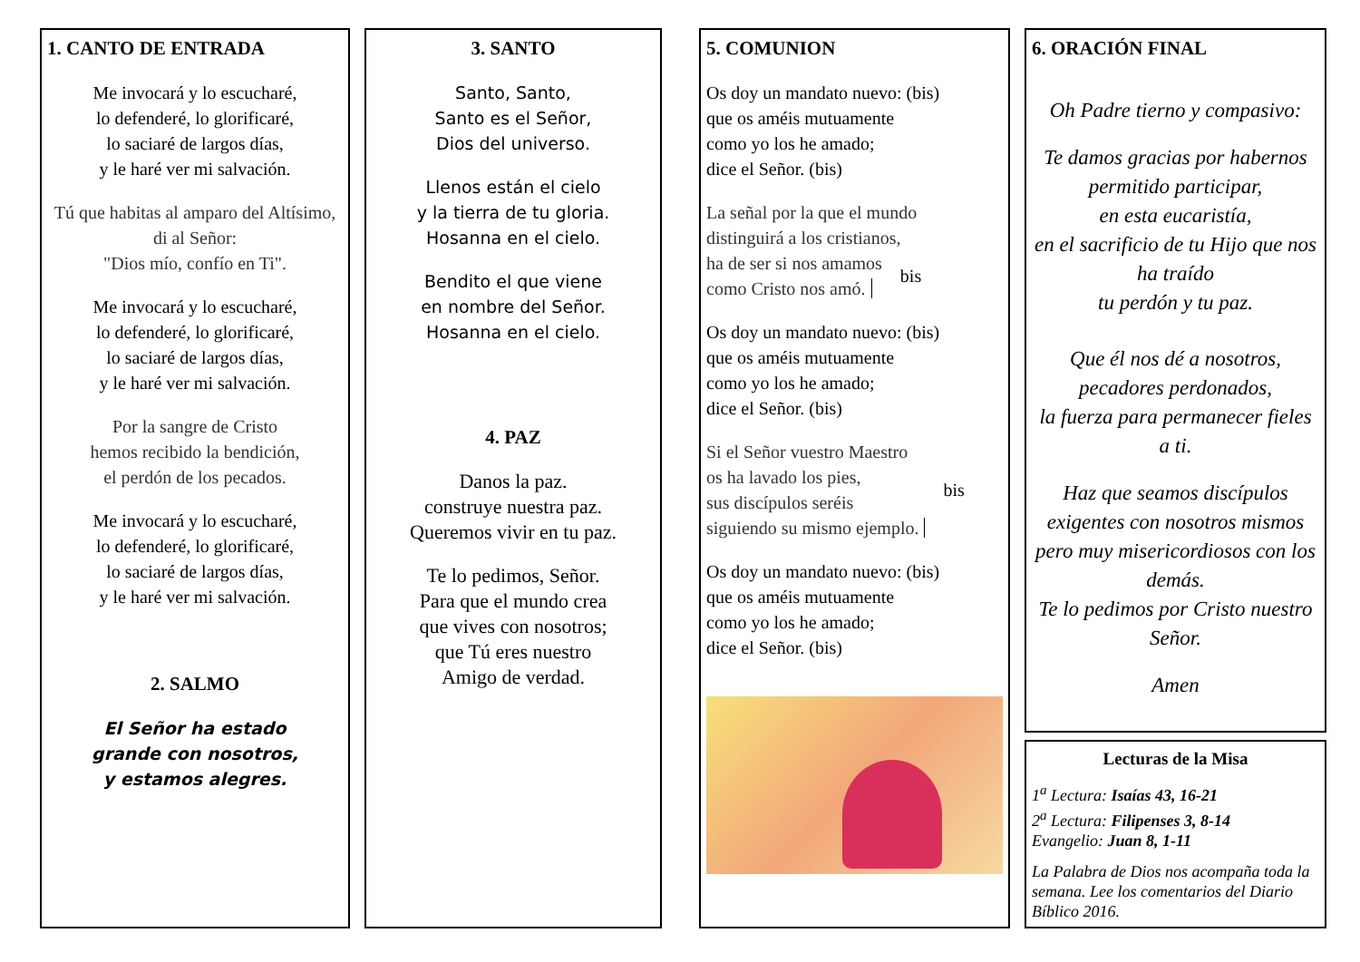1. CANTO DE ENTRADA
Me invocará y lo escucharé,
lo defenderé, lo glorificaré,
lo saciaré de largos días,
y le haré ver mi salvación.
Tú que habitas al amparo del Altísimo, di al Señor:
"Dios mío, confío en Ti".
Me invocará y lo escucharé,
lo defenderé, lo glorificaré,
lo saciaré de largos días,
y le haré ver mi salvación.
Por la sangre de Cristo
hemos recibido la bendición,
el perdón de los pecados.
Me invocará y lo escucharé,
lo defenderé, lo glorificaré,
lo saciaré de largos días,
y le haré ver mi salvación.
2. SALMO
El Señor ha estado
grande con nosotros,
y estamos alegres.
3. SANTO
Santo, Santo,
Santo es el Señor,
Dios del universo.
Llenos están el cielo
y la tierra de tu gloria.
Hosanna en el cielo.
Bendito el que viene
en nombre del Señor.
Hosanna en el cielo.
4. PAZ
Danos la paz.
construye nuestra paz.
Queremos vivir en tu paz.
Te lo pedimos, Señor.
Para que el mundo crea
que vives con nosotros;
que Tú eres nuestro
Amigo de verdad.
5. COMUNION
Os doy un mandato nuevo: (bis)
que os améis mutuamente
como yo los he amado;
dice el Señor. (bis)
La señal por la que el mundo
distinguirá a los cristianos,
ha de ser si nos amamos
como Cristo nos amó.
bis
Os doy un mandato nuevo: (bis)
que os améis mutuamente
como yo los he amado;
dice el Señor. (bis)
Si el Señor vuestro Maestro
os ha lavado los pies,
sus discípulos seréis
siguiendo su mismo ejemplo.
bis
Os doy un mandato nuevo: (bis)
que os améis mutuamente
como yo los he amado;
dice el Señor. (bis)
6. ORACIÓN FINAL
Oh Padre tierno y compasivo:
Te damos gracias por habernos permitido participar,
en esta eucaristía,
en el sacrificio de tu Hijo que nos ha traído
tu perdón y tu paz.
Que él nos dé a nosotros, pecadores perdonados,
la fuerza para permanecer fieles a ti.
Haz que seamos discípulos exigentes con nosotros mismos pero muy misericordiosos con los demás.
Te lo pedimos por Cristo nuestro Señor.
Amen
Lecturas de la Misa
1<sup>a</sup> Lectura: Isaías 43, 16-21
2<sup>a</sup> Lectura: Filipenses 3, 8-14
Evangelio: Juan 8, 1-11
La Palabra de Dios nos acompaña toda la semana. Lee los comentarios del Diario Bíblico 2016.